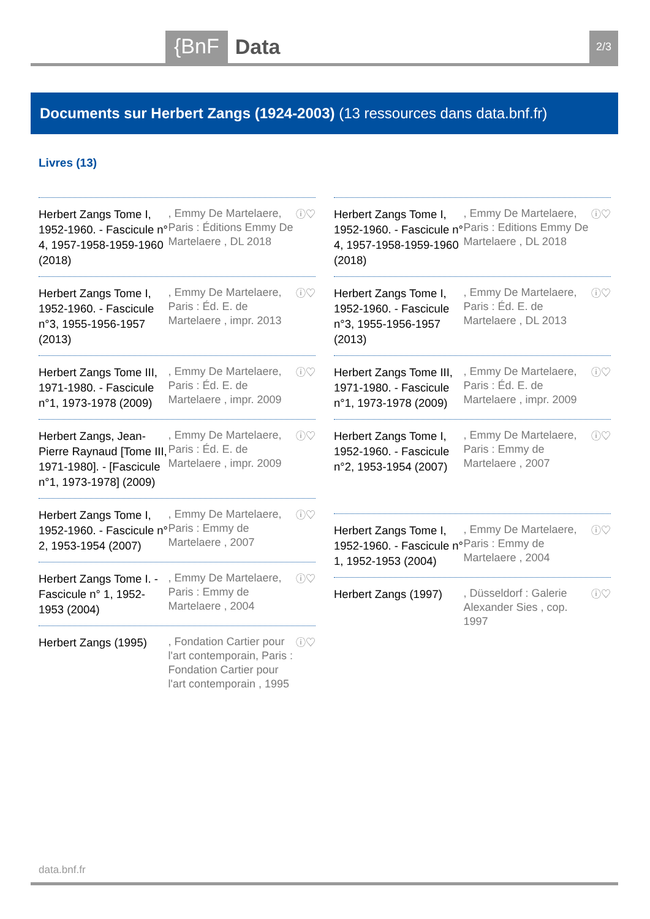{BnF Data 2/3
Documents sur Herbert Zangs (1924-2003) (13 ressources dans data.bnf.fr)
Livres (13)
Herbert Zangs Tome I, 1952-1960. - Fascicule n° 4, 1957-1958-1959-1960 (2018)
, Emmy De Martelaere, Paris : Éditions Emmy De Martelaere , DL 2018
ⓘ♡
Herbert Zangs Tome I, 1952-1960. - Fascicule n°3, 1955-1956-1957 (2013)
, Emmy De Martelaere, Paris : Éd. E. de Martelaere , impr. 2013
ⓘ♡
Herbert Zangs Tome III, 1971-1980. - Fascicule n°1, 1973-1978 (2009)
, Emmy De Martelaere, Paris : Éd. E. de Martelaere , impr. 2009
ⓘ♡
Herbert Zangs, Jean-Pierre Raynaud [Tome III, 1971-1980]. - [Fascicule n°1, 1973-1978] (2009)
, Emmy De Martelaere, Paris : Éd. E. de Martelaere , impr. 2009
ⓘ♡
Herbert Zangs Tome I, 1952-1960. - Fascicule n° 2, 1953-1954 (2007)
, Emmy De Martelaere, Paris : Emmy de Martelaere , 2007
ⓘ♡
Herbert Zangs Tome I. - Fascicule n° 1, 1952-1953 (2004)
, Emmy De Martelaere, Paris : Emmy de Martelaere , 2004
ⓘ♡
Herbert Zangs (1995)
, Fondation Cartier pour l'art contemporain, Paris : Fondation Cartier pour l'art contemporain , 1995
ⓘ♡
Herbert Zangs Tome I, 1952-1960. - Fascicule n° 4, 1957-1958-1959-1960 (2018)
, Emmy De Martelaere, Paris : Editions Emmy De Martelaere , DL 2018
ⓘ♡
Herbert Zangs Tome I, 1952-1960. - Fascicule n°3, 1955-1956-1957 (2013)
, Emmy De Martelaere, Paris : Éd. E. de Martelaere , DL 2013
ⓘ♡
Herbert Zangs Tome III, 1971-1980. - Fascicule n°1, 1973-1978 (2009)
, Emmy De Martelaere, Paris : Éd. E. de Martelaere , impr. 2009
ⓘ♡
Herbert Zangs Tome I, 1952-1960. - Fascicule n°2, 1953-1954 (2007)
, Emmy De Martelaere, Paris : Emmy de Martelaere , 2007
ⓘ♡
Herbert Zangs Tome I, 1952-1960. - Fascicule n° 1, 1952-1953 (2004)
, Emmy De Martelaere, Paris : Emmy de Martelaere , 2004
ⓘ♡
Herbert Zangs (1997)
, Düsseldorf : Galerie Alexander Sies , cop. 1997
ⓘ♡
data.bnf.fr